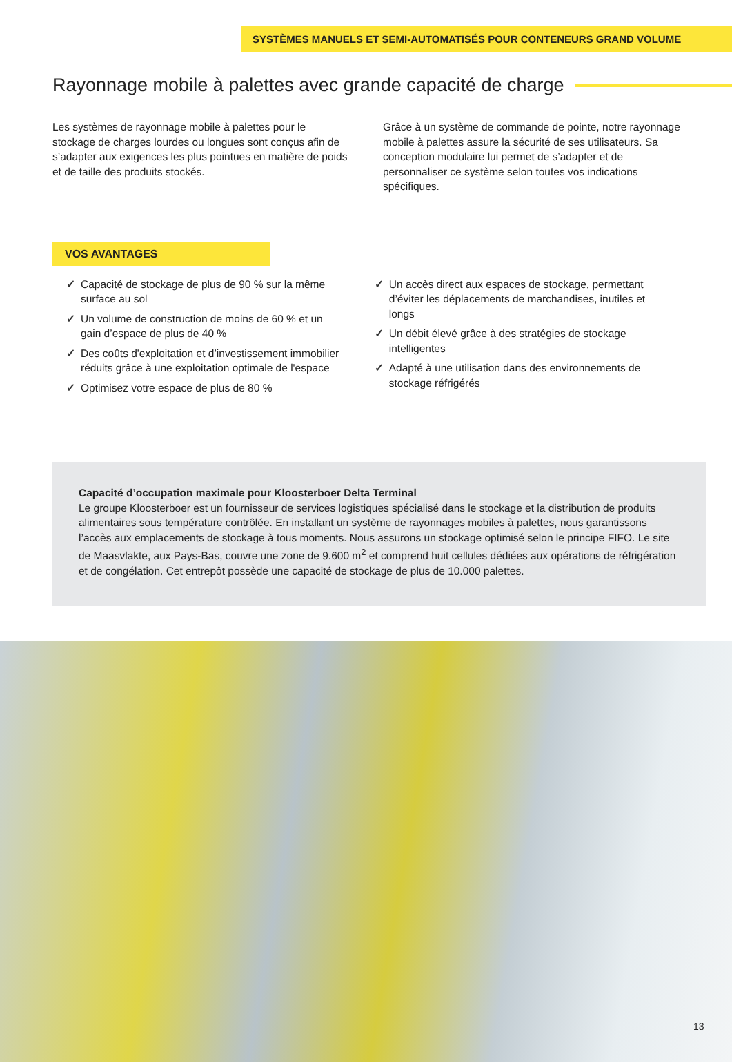SYSTÈMES MANUELS ET SEMI-AUTOMATISÉS POUR CONTENEURS GRAND VOLUME
Rayonnage mobile à palettes avec grande capacité de charge
Les systèmes de rayonnage mobile à palettes pour le stockage de charges lourdes ou longues sont conçus afin de s’adapter aux exigences les plus pointues en matière de poids et de taille des produits stockés.
Grâce à un système de commande de pointe, notre rayonnage mobile à palettes assure la sécurité de ses utilisateurs. Sa conception modulaire lui permet de s’adapter et de personnaliser ce système selon toutes vos indications spécifiques.
VOS AVANTAGES
✓ Capacité de stockage de plus de 90 % sur la même surface au sol
✓ Un volume de construction de moins de 60 % et un gain d’espace de plus de 40 %
✓ Des coûts d'exploitation et d’investissement immobilier réduits grâce à une exploitation optimale de l'espace
✓ Optimisez votre espace de plus de 80 %
✓ Un accès direct aux espaces de stockage, permettant d’éviter les déplacements de marchandises, inutiles et longs
✓ Un débit élevé grâce à des stratégies de stockage intelligentes
✓ Adapté à une utilisation dans des environnements de stockage réfrigérés
Capacité d’occupation maximale pour Kloosterboer Delta Terminal
Le groupe Kloosterboer est un fournisseur de services logistiques spécialisé dans le stockage et la distribution de produits alimentaires sous température contrôlée. En installant un système de rayonnages mobiles à palettes, nous garantissons l’accès aux emplacements de stockage à tous moments. Nous assurons un stockage optimisé selon le principe FIFO. Le site de Maasvlakte, aux Pays-Bas, couvre une zone de 9.600 m<sup>2</sup> et comprend huit cellules dédiées aux opérations de réfrigération et de congélation. Cet entrepôt possède une capacité de stockage de plus de 10.000 palettes.
13